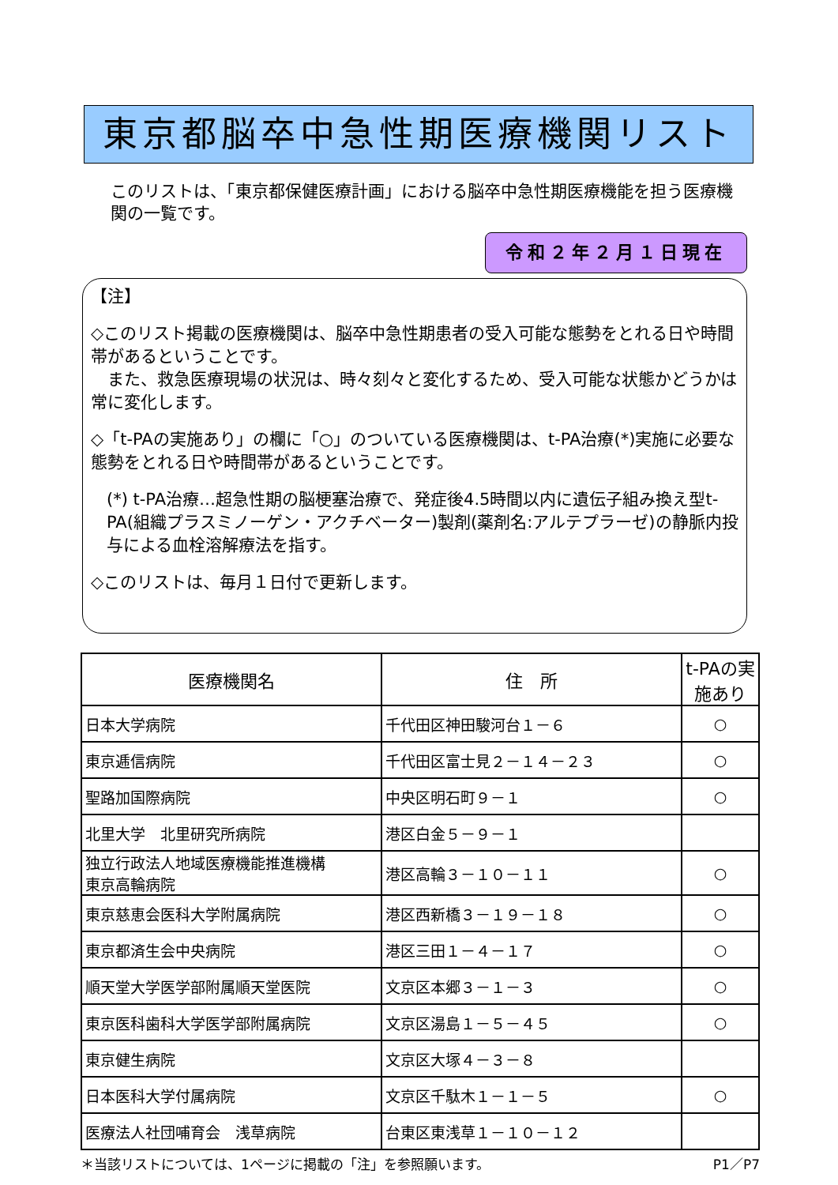東京都脳卒中急性期医療機関リスト
このリストは、「東京都保健医療計画」における脳卒中急性期医療機能を担う医療機関の一覧です。
令和２年２月１日現在
【注】
◇このリスト掲載の医療機関は、脳卒中急性期患者の受入可能な態勢をとれる日や時間帯があるということです。
　また、救急医療現場の状況は、時々刻々と変化するため、受入可能な状態かどうかは常に変化します。
◇「t-PAの実施あり」の欄に「○」のついている医療機関は、t-PA治療(*)実施に必要な態勢をとれる日や時間帯があるということです。
(*) t-PA治療…超急性期の脳梗塞治療で、発症後4.5時間以内に遺伝子組み換え型t-PA(組織プラスミノーゲン・アクチベーター)製剤(薬剤名:アルテプラーゼ)の静脈内投与による血栓溶解療法を指す。
◇このリストは、毎月１日付で更新します。
| 医療機関名 | 住 所 | t-PAの実施あり |
| --- | --- | --- |
| 日本大学病院 | 千代田区神田駿河台１－６ | ○ |
| 東京逓信病院 | 千代田区富士見２－１４－２３ | ○ |
| 聖路加国際病院 | 中央区明石町９－１ | ○ |
| 北里大学 北里研究所病院 | 港区白金５－９－１ | |
| 独立行政法人地域医療機能推進機構 東京高輪病院 | 港区高輪３－１０－１１ | ○ |
| 東京慈恵会医科大学附属病院 | 港区西新橋３－１９－１８ | ○ |
| 東京都済生会中央病院 | 港区三田１－４－１７ | ○ |
| 順天堂大学医学部附属順天堂医院 | 文京区本郷３－１－３ | ○ |
| 東京医科歯科大学医学部附属病院 | 文京区湯島１－５－４５ | ○ |
| 東京健生病院 | 文京区大塚４－３－８ | |
| 日本医科大学付属病院 | 文京区千駄木１－１－５ | ○ |
| 医療法人社団哺育会 浅草病院 | 台東区東浅草１－１０－１２ | |
＊当該リストについては、1ページに掲載の「注」を参照願います。 P1／P7